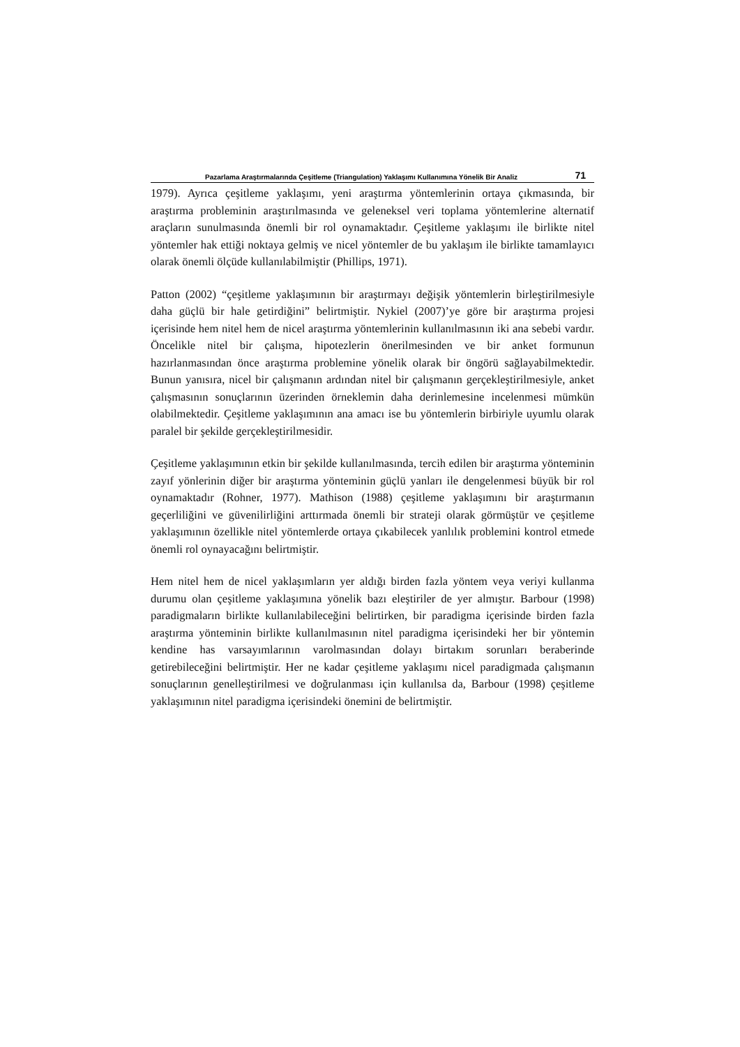Pazarlama Araştırmalarında Çeşitleme (Triangulation) Yaklaşımı Kullanımına Yönelik Bir Analiz 71
1979). Ayrıca çeşitleme yaklaşımı, yeni araştırma yöntemlerinin ortaya çıkmasında, bir araştırma probleminin araştırılmasında ve geleneksel veri toplama yöntemlerine alternatif araçların sunulmasında önemli bir rol oynamaktadır. Çeşitleme yaklaşımı ile birlikte nitel yöntemler hak ettiği noktaya gelmiş ve nicel yöntemler de bu yaklaşım ile birlikte tamamlayıcı olarak önemli ölçüde kullanılabilmiştir (Phillips, 1971).
Patton (2002) “çeşitleme yaklaşımının bir araştırmayı değişik yöntemlerin birleştirilmesiyle daha güçlü bir hale getirdiğini” belirtmiştir. Nykiel (2007)’ye göre bir araştırma projesi içerisinde hem nitel hem de nicel araştırma yöntemlerinin kullanılmasının iki ana sebebi vardır. Öncelikle nitel bir çalışma, hipotezlerin önerilmesinden ve bir anket formunun hazırlanmasından önce araştırma problemine yönelik olarak bir öngörü sağlayabilmektedir. Bunun yanısıra, nicel bir çalışmanın ardından nitel bir çalışmanın gerçekleştirilmesiyle, anket çalışmasının sonuçlarının üzerinden örneklemin daha derinlemesine incelenmesi mümkün olabilmektedir. Çeşitleme yaklaşımının ana amacı ise bu yöntemlerin birbiriyle uyumlu olarak paralel bir şekilde gerçekleştirilmesidir.
Çeşitleme yaklaşımının etkin bir şekilde kullanılmasında, tercih edilen bir araştırma yönteminin zayıf yönlerinin diğer bir araştırma yönteminin güçlü yanları ile dengelenmesi büyük bir rol oynamaktadır (Rohner, 1977). Mathison (1988) çeşitleme yaklaşımını bir araştırmanın geçerliliğini ve güvenilirliğini arttırmada önemli bir strateji olarak görmüştür ve çeşitleme yaklaşımının özellikle nitel yöntemlerde ortaya çıkabilecek yanlılık problemini kontrol etmede önemli rol oynayacağını belirtmiştir.
Hem nitel hem de nicel yaklaşımların yer aldığı birden fazla yöntem veya veriyi kullanma durumu olan çeşitleme yaklaşımına yönelik bazı eleştiriler de yer almıştır. Barbour (1998) paradigmaların birlikte kullanılabileceğini belirtirken, bir paradigma içerisinde birden fazla araştırma yönteminin birlikte kullanılmasının nitel paradigma içerisindeki her bir yöntemin kendine has varsayımlarının varolmasından dolayı birtakım sorunları beraberinde getirebileceğini belirtmiştir. Her ne kadar çeşitleme yaklaşımı nicel paradigmada çalışmanın sonuçlarının genelleştirilmesi ve doğrulanması için kullanılsa da, Barbour (1998) çeşitleme yaklaşımının nitel paradigma içerisindeki önemini de belirtmiştir.